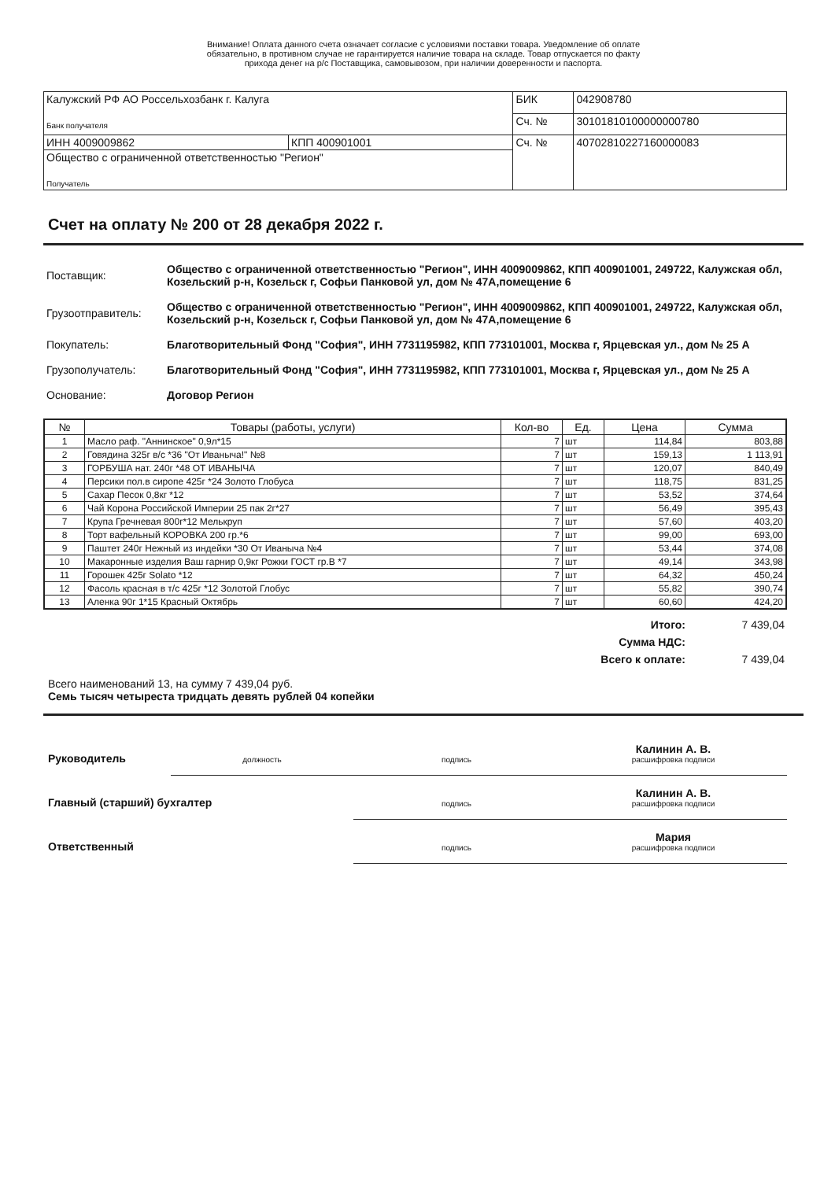Внимание! Оплата данного счета означает согласие с условиями поставки товара. Уведомление об оплате
обязательно, в противном случае не гарантируется наличие товара на складе. Товар отпускается по факту
прихода денег на р/с Поставщика, самовывозом, при наличии доверенности и паспорта.
| Калужский РФ АО Россельхозбанк г. Калуга Банк получателя | | БИК | 042908780 |
| | | Сч. № | 30101810100000000780 |
| ИНН 4009009862 | КПП 400901001 | Сч. № | 40702810227160000083 |
| Общество с ограниченной ответственностью "Регион" Получатель | | | |
Счет на оплату № 200 от 28 декабря 2022 г.
| Поставщик: | Общество с ограниченной ответственностью "Регион", ИНН 4009009862, КПП 400901001, 249722, Калужская обл, Козельский р-н, Козельск г, Софьи Панковой ул, дом № 47А,помещение 6 |
| Грузоотправитель: | Общество с ограниченной ответственностью "Регион", ИНН 4009009862, КПП 400901001, 249722, Калужская обл, Козельский р-н, Козельск г, Софьи Панковой ул, дом № 47А,помещение 6 |
| Покупатель: | Благотворительный Фонд "София", ИНН 7731195982, КПП 773101001, Москва г, Ярцевская ул., дом № 25 А |
| Грузополучатель: | Благотворительный Фонд "София", ИНН 7731195982, КПП 773101001, Москва г, Ярцевская ул., дом № 25 А |
| Основание: | Договор Регион |
| № | Товары (работы, услуги) | Кол-во | Ед. | Цена | Сумма |
| --- | --- | --- | --- | --- | --- |
| 1 | Масло раф. "Аннинское" 0,9л*15 | 7 | шт | 114,84 | 803,88 |
| 2 | Говядина 325г в/с *36 "От Иваныча!" №8 | 7 | шт | 159,13 | 1 113,91 |
| 3 | ГОРБУША нат. 240г *48 ОТ ИВАНЫЧА | 7 | шт | 120,07 | 840,49 |
| 4 | Персики пол.в сиропе 425г *24 Золото Глобуса | 7 | шт | 118,75 | 831,25 |
| 5 | Сахар Песок 0,8кг *12 | 7 | шт | 53,52 | 374,64 |
| 6 | Чай Корона Российской Империи 25 пак 2г*27 | 7 | шт | 56,49 | 395,43 |
| 7 | Крупа Гречневая 800г*12 Мелькруп | 7 | шт | 57,60 | 403,20 |
| 8 | Торт вафельный КОРОВКА 200 гр.*6 | 7 | шт | 99,00 | 693,00 |
| 9 | Паштет 240г Нежный из индейки *30 От Иваныча №4 | 7 | шт | 53,44 | 374,08 |
| 10 | Макаронные изделия Ваш гарнир 0,9кг Рожки ГОСТ гр.В *7 | 7 | шт | 49,14 | 343,98 |
| 11 | Горошек 425г Solato *12 | 7 | шт | 64,32 | 450,24 |
| 12 | Фасоль красная в т/с 425г *12 Золотой Глобус | 7 | шт | 55,82 | 390,74 |
| 13 | Аленка 90г 1*15 Красный Октябрь | 7 | шт | 60,60 | 424,20 |
| Итого: | 7 439,04 |
| Сумма НДС: | |
| Всего к оплате: | 7 439,04 |
Всего наименований 13, на сумму 7 439,04 руб.
Семь тысяч четыреста тридцать девять рублей 04 копейки
| Руководитель | должность | подпись | Калинин А. В. расшифровка подписи |
| Главный (старший) бухгалтер | | подпись | Калинин А. В. расшифровка подписи |
| Ответственный | | подпись | Мария расшифровка подписи |